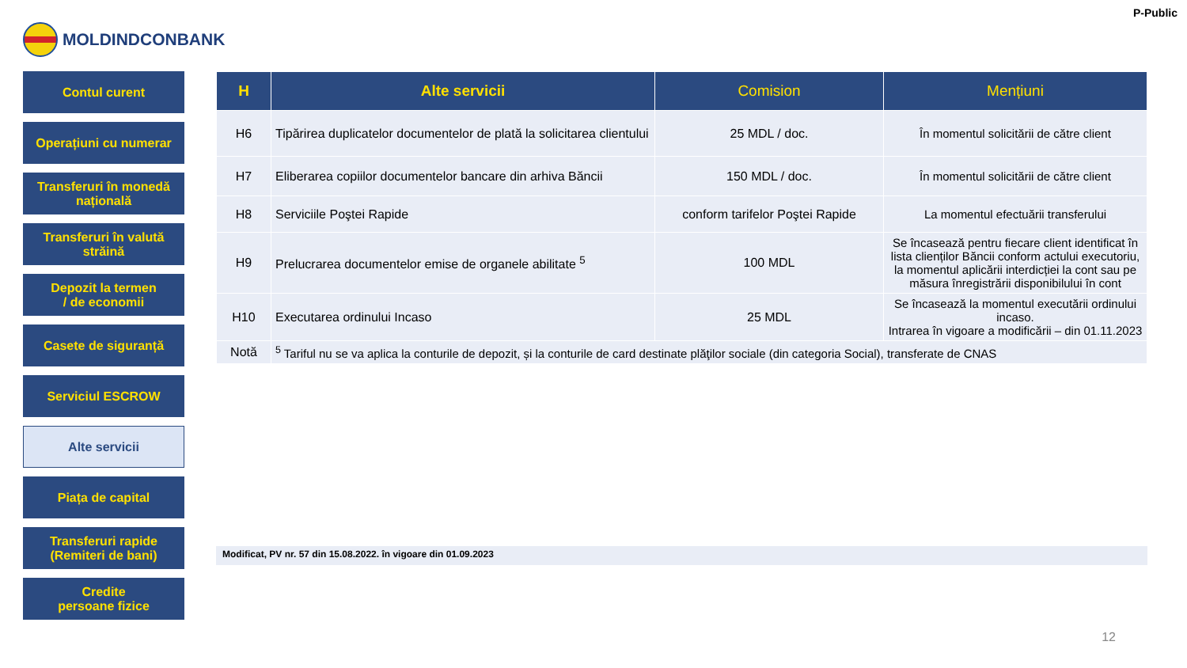P-Public
MOLDINDCONBANK
Contul curent
Operațiuni cu numerar
Transferuri în monedă națională
Transferuri în valută străină
Depozit la termen
/ de economii
Casete de siguranță
Serviciul ESCROW
Alte servicii
Piața de capital
Transferuri rapide
(Remiteri de bani)
Credite
persoane fizice
| H | Alte servicii | Comision | Mențiuni |
| --- | --- | --- | --- |
| H6 | Tipărirea duplicatelor documentelor de plată la solicitarea clientului | 25 MDL / doc. | În momentul solicitării de către client |
| H7 | Eliberarea copiilor documentelor bancare din arhiva Băncii | 150 MDL / doc. | În momentul solicitării de către client |
| H8 | Serviciile Poştei Rapide | conform tarifelor Poştei Rapide | La momentul efectuării transferului |
| H9 | Prelucrarea documentelor emise de organele abilitate <sup>5</sup> | 100 MDL | Se încasează pentru fiecare client identificat în lista clienților Băncii conform actului executoriu, la momentul aplicării interdicției la cont sau pe măsura înregistrării disponibilului în cont |
| H10 | Executarea ordinului Incaso | 25 MDL | Se încasează la momentul executării ordinului incaso. Intrarea în vigoare a modificării – din 01.11.2023 |
| Notă | <sup>5</sup> Tariful nu se va aplica la conturile de depozit, și la conturile de card destinate plăţilor sociale (din categoria Social), transferate de CNAS | | |
Modificat, PV nr. 57 din 15.08.2022. în vigoare din 01.09.2023
12